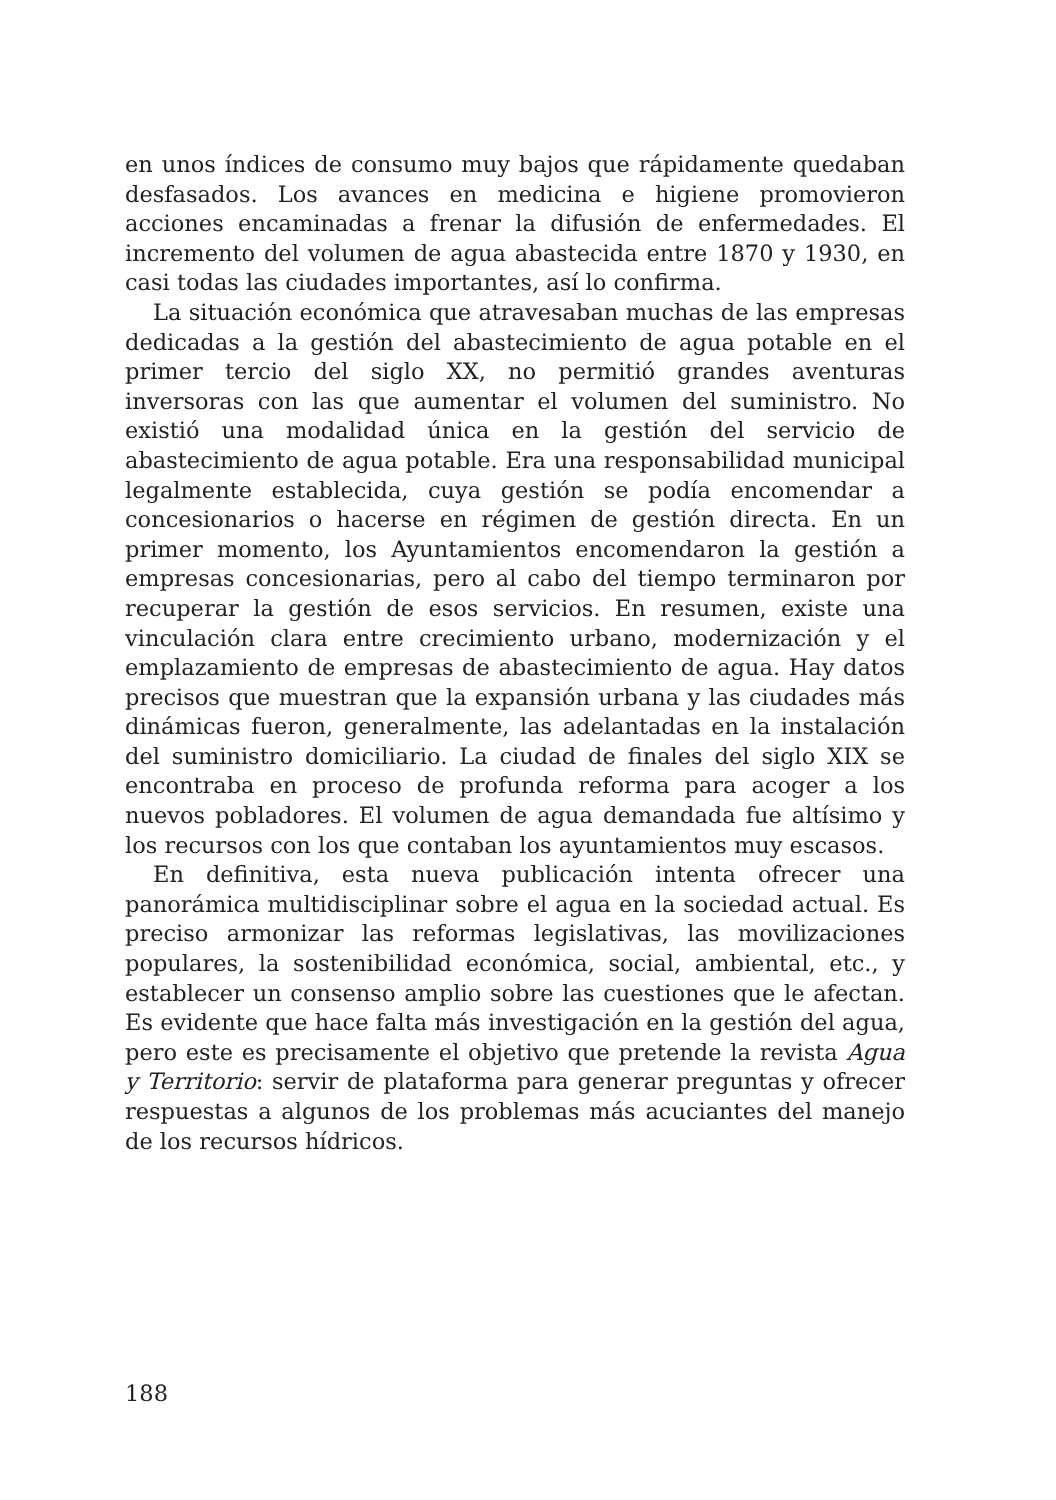en unos índices de consumo muy bajos que rápidamente quedaban desfasados. Los avances en medicina e higiene promovieron acciones encaminadas a frenar la difusión de enfermedades. El incremento del volumen de agua abastecida entre 1870 y 1930, en casi todas las ciudades importantes, así lo confirma.
La situación económica que atravesaban muchas de las empresas dedicadas a la gestión del abastecimiento de agua potable en el primer tercio del siglo XX, no permitió grandes aventuras inversoras con las que aumentar el volumen del suministro. No existió una modalidad única en la gestión del servicio de abastecimiento de agua potable. Era una responsabilidad municipal legalmente establecida, cuya gestión se podía encomendar a concesionarios o hacerse en régimen de gestión directa. En un primer momento, los Ayuntamientos encomendaron la gestión a empresas concesionarias, pero al cabo del tiempo terminaron por recuperar la gestión de esos servicios. En resumen, existe una vinculación clara entre crecimiento urbano, modernización y el emplazamiento de empresas de abastecimiento de agua. Hay datos precisos que muestran que la expansión urbana y las ciudades más dinámicas fueron, generalmente, las adelantadas en la instalación del suministro domiciliario. La ciudad de finales del siglo XIX se encontraba en proceso de profunda reforma para acoger a los nuevos pobladores. El volumen de agua demandada fue altísimo y los recursos con los que contaban los ayuntamientos muy escasos.
En definitiva, esta nueva publicación intenta ofrecer una panorámica multidisciplinar sobre el agua en la sociedad actual. Es preciso armonizar las reformas legislativas, las movilizaciones populares, la sostenibilidad económica, social, ambiental, etc., y establecer un consenso amplio sobre las cuestiones que le afectan. Es evidente que hace falta más investigación en la gestión del agua, pero este es precisamente el objetivo que pretende la revista Agua y Territorio: servir de plataforma para generar preguntas y ofrecer respuestas a algunos de los problemas más acuciantes del manejo de los recursos hídricos.
188